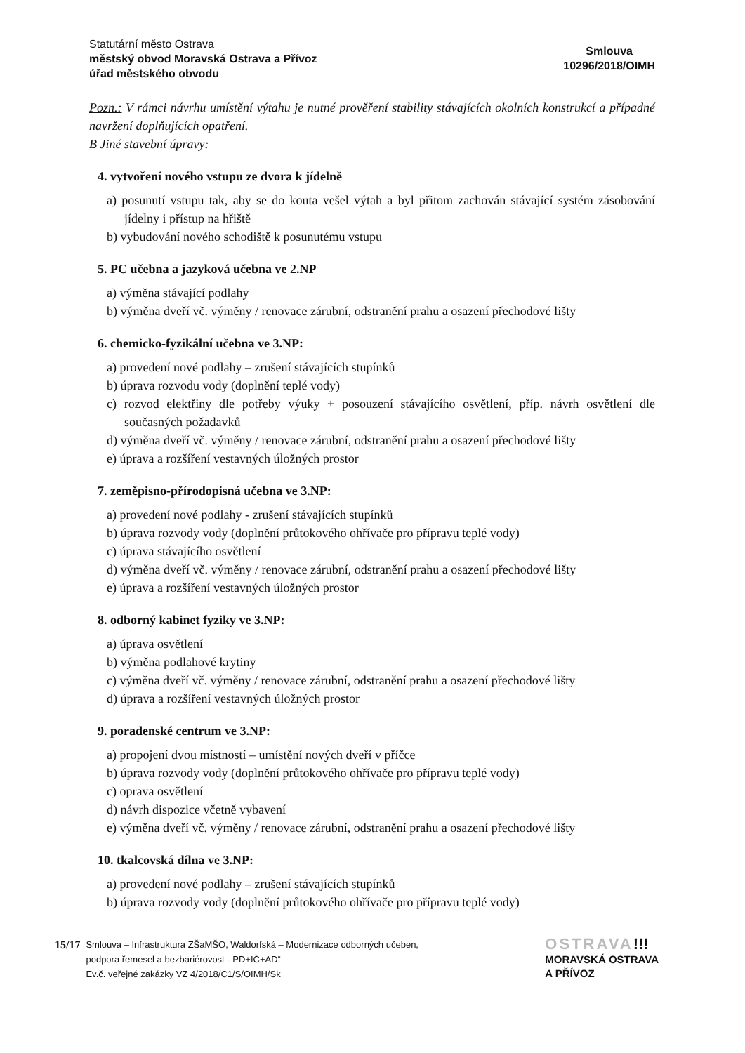Statutární město Ostrava
městský obvod Moravská Ostrava a Přívoz
úřad městského obvodu
Smlouva
10296/2018/OIMH
Pozn.: V rámci návrhu umístění výtahu je nutné prověření stability stávajících okolních konstrukcí a případné navržení doplňujících opatření.
B Jiné stavební úpravy:
4. vytvoření nového vstupu ze dvora k jídelně
a) posunutí vstupu tak, aby se do kouta vešel výtah a byl přitom zachován stávající systém zásobování jídelny i přístup na hřiště
b) vybudování nového schodiště k posunutému vstupu
5. PC učebna a jazyková učebna ve 2.NP
a) výměna stávající podlahy
b) výměna dveří vč. výměny / renovace zárubní, odstranění prahu a osazení přechodové lišty
6. chemicko-fyzikální učebna ve 3.NP:
a) provedení nové podlahy – zrušení stávajících stupínků
b) úprava rozvodu vody (doplnění teplé vody)
c) rozvod elektřiny dle potřeby výuky + posouzení stávajícího osvětlení, příp. návrh osvětlení dle současných požadavků
d) výměna dveří vč. výměny / renovace zárubní, odstranění prahu a osazení přechodové lišty
e) úprava a rozšíření vestavných úložných prostor
7. zeměpisno-přírodopisná učebna ve 3.NP:
a) provedení nové podlahy - zrušení stávajících stupínků
b) úprava rozvody vody (doplnění průtokového ohřívače pro přípravu teplé vody)
c) úprava stávajícího osvětlení
d) výměna dveří vč. výměny / renovace zárubní, odstranění prahu a osazení přechodové lišty
e) úprava a rozšíření vestavných úložných prostor
8. odborný kabinet fyziky ve 3.NP:
a) úprava osvětlení
b) výměna podlahové krytiny
c) výměna dveří vč. výměny / renovace zárubní, odstranění prahu a osazení přechodové lišty
d) úprava a rozšíření vestavných úložných prostor
9. poradenské centrum ve 3.NP:
a) propojení dvou místností – umístění nových dveří v příčce
b) úprava rozvody vody (doplnění průtokového ohřívače pro přípravu teplé vody)
c) oprava osvětlení
d) návrh dispozice včetně vybavení
e) výměna dveří vč. výměny / renovace zárubní, odstranění prahu a osazení přechodové lišty
10. tkalcovská dílna ve 3.NP:
a) provedení nové podlahy – zrušení stávajících stupínků
b) úprava rozvody vody (doplnění průtokového ohřívače pro přípravu teplé vody)
15/17
Smlouva – Infrastruktura ZŠaMŠO, Waldorfská – Modernizace odborných učeben,
podpora řemesel a bezbariérovost - PD+IČ+AD“
Ev.č. veřejné zakázky VZ 4/2018/C1/S/OIMH/Sk
OSTRAVA!!!
MORAVSKÁ OSTRAVA
A PŘÍVOZ